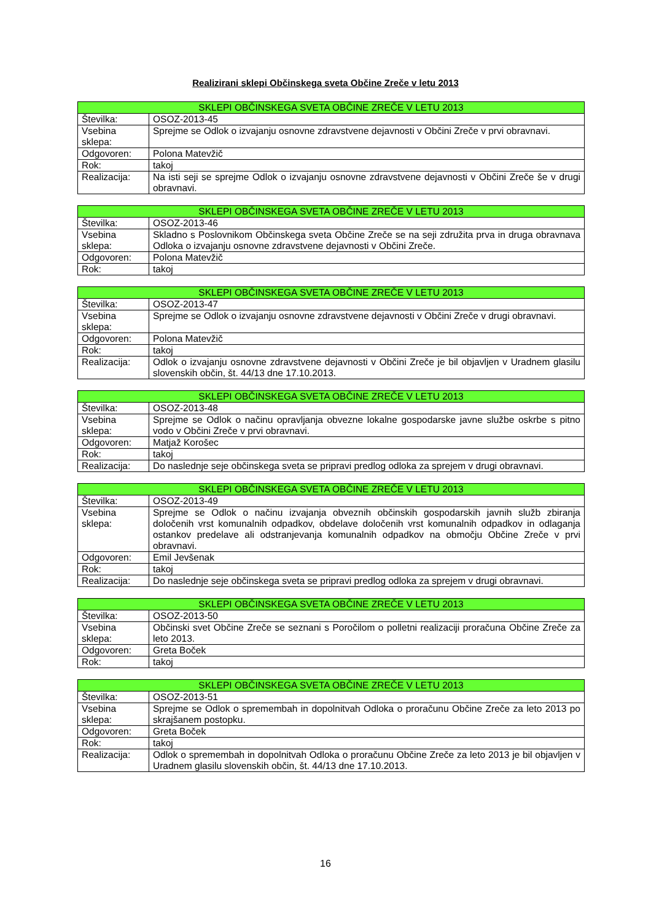Realizirani sklepi Občinskega sveta Občine Zreče v letu 2013
| SKLEPI OBČINSKEGA SVETA OBČINE ZREČE V LETU 2013 | |
| --- | --- |
| Številka: | OSOZ-2013-45 |
| Vsebina sklepa: | Sprejme se Odlok o izvajanju osnovne zdravstvene dejavnosti v Občini Zreče v prvi obravnavi. |
| Odgovoren: | Polona Matevžič |
| Rok: | takoj |
| Realizacija: | Na isti seji se sprejme Odlok o izvajanju osnovne zdravstvene dejavnosti v Občini Zreče še v drugi obravnavi. |
| SKLEPI OBČINSKEGA SVETA OBČINE ZREČE V LETU 2013 | |
| --- | --- |
| Številka: | OSOZ-2013-46 |
| Vsebina sklepa: | Skladno s Poslovnikom Občinskega sveta Občine Zreče se na seji združita prva in druga obravnava Odloka o izvajanju osnovne zdravstvene dejavnosti v Občini Zreče. |
| Odgovoren: | Polona Matevžič |
| Rok: | takoj |
| SKLEPI OBČINSKEGA SVETA OBČINE ZREČE V LETU 2013 | |
| --- | --- |
| Številka: | OSOZ-2013-47 |
| Vsebina sklepa: | Sprejme se Odlok o izvajanju osnovne zdravstvene dejavnosti v Občini Zreče v drugi obravnavi. |
| Odgovoren: | Polona Matevžič |
| Rok: | takoj |
| Realizacija: | Odlok o izvajanju osnovne zdravstvene dejavnosti v Občini Zreče je bil objavljen v Uradnem glasilu slovenskih občin, št. 44/13 dne 17.10.2013. |
| SKLEPI OBČINSKEGA SVETA OBČINE ZREČE V LETU 2013 | |
| --- | --- |
| Številka: | OSOZ-2013-48 |
| Vsebina sklepa: | Sprejme se Odlok o načinu opravljanja obvezne lokalne gospodarske javne službe oskrbe s pitno vodo v Občini Zreče v prvi obravnavi. |
| Odgovoren: | Matjaž Korošec |
| Rok: | takoj |
| Realizacija: | Do naslednje seje občinskega sveta se pripravi predlog odloka za sprejem v drugi obravnavi. |
| SKLEPI OBČINSKEGA SVETA OBČINE ZREČE V LETU 2013 | |
| --- | --- |
| Številka: | OSOZ-2013-49 |
| Vsebina sklepa: | Sprejme se Odlok o načinu izvajanja obveznih občinskih gospodarskih javnih služb zbiranja določenih vrst komunalnih odpadkov, obdelave določenih vrst komunalnih odpadkov in odlaganja ostankov predelave ali odstranjevanja komunalnih odpadkov na območju Občine Zreče v prvi obravnavi. |
| Odgovoren: | Emil Jevšenak |
| Rok: | takoj |
| Realizacija: | Do naslednje seje občinskega sveta se pripravi predlog odloka za sprejem v drugi obravnavi. |
| SKLEPI OBČINSKEGA SVETA OBČINE ZREČE V LETU 2013 | |
| --- | --- |
| Številka: | OSOZ-2013-50 |
| Vsebina sklepa: | Občinski svet Občine Zreče se seznani s Poročilom o polletni realizaciji proračuna Občine Zreče za leto 2013. |
| Odgovoren: | Greta Boček |
| Rok: | takoj |
| SKLEPI OBČINSKEGA SVETA OBČINE ZREČE V LETU 2013 | |
| --- | --- |
| Številka: | OSOZ-2013-51 |
| Vsebina sklepa: | Sprejme se Odlok o spremembah in dopolnitvah Odloka o proračunu Občine Zreče za leto 2013 po skrajšanem postopku. |
| Odgovoren: | Greta Boček |
| Rok: | takoj |
| Realizacija: | Odlok o spremembah in dopolnitvah Odloka o proračunu Občine Zreče za leto 2013 je bil objavljen v Uradnem glasilu slovenskih občin, št. 44/13 dne 17.10.2013. |
16